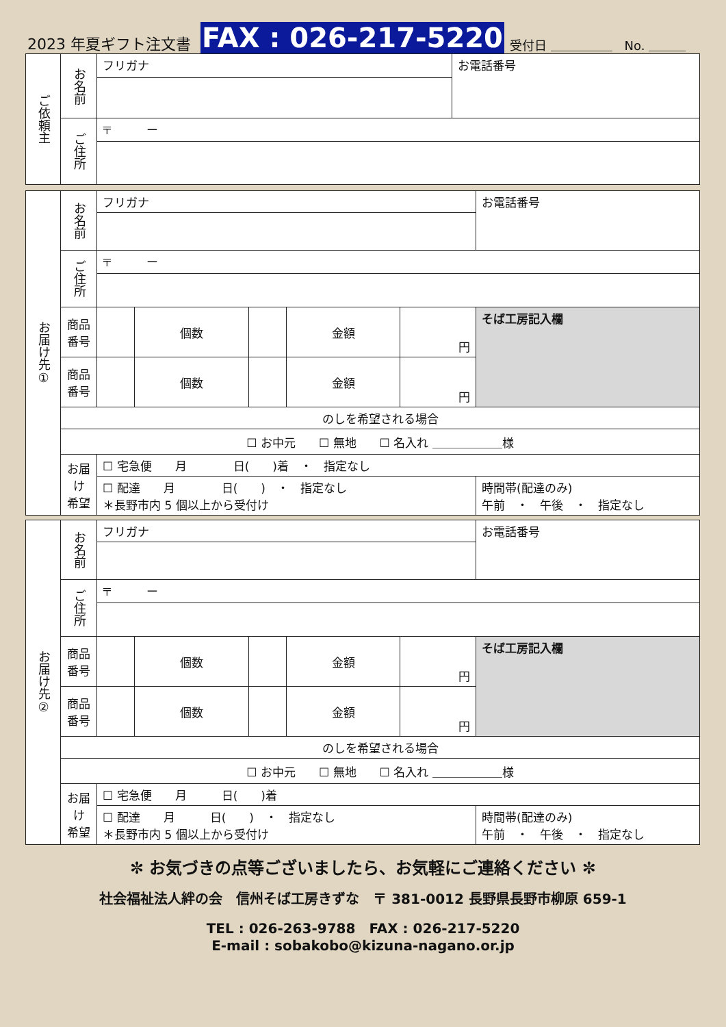2023 年夏ギフト注文書 FAX : 026-217-5220 受付日 ＿＿＿＿＿　No. ＿＿＿
| ご依頼主 | お名前 | フリガナ | お電話番号 |
| | ご住所 | 〒 ー | |
| お届け先① | お名前 | フリガナ | | | | | お電話番号 |
| | ご住所 | 〒 ー | | | | | |
| | 商品 番号 | | 個数 | | 金額 | 円 | そば工房記入欄 |
| | 商品 番号 | | 個数 | | 金額 | 円 | |
| | のしを希望される場合 | | | | | | |
| | ☐ お中元 ☐ 無地 ☐ 名入れ ＿＿＿＿＿＿様 | | | | | | |
| | お届け 希望 | ☐ 宅急便 月 日( )着 ・ 指定なし | | | | | |
| | | ☐ 配達 月 日( ) ・ 指定なし ＊長野市内 5 個以上から受付け | | | | | 時間帯(配達のみ) 午前 ・ 午後 ・ 指定なし |
| お届け先② | お名前 | フリガナ | | | | | お電話番号 |
| | ご住所 | 〒 ー | | | | | |
| | 商品 番号 | | 個数 | | 金額 | 円 | そば工房記入欄 |
| | 商品 番号 | | 個数 | | 金額 | 円 | |
| | のしを希望される場合 | | | | | | |
| | ☐ お中元 ☐ 無地 ☐ 名入れ ＿＿＿＿＿＿様 | | | | | | |
| | お届け 希望 | ☐ 宅急便 月 日( )着 | | | | | |
| | | ☐ 配達 月 日( ) ・ 指定なし ＊長野市内 5 個以上から受付け | | | | | 時間帯(配達のみ) 午前 ・ 午後 ・ 指定なし |
✼ お気づきの点等ございましたら、お気軽にご連絡ください ✼
社会福祉法人絆の会　信州そば工房きずな　〒 381-0012 長野県長野市柳原 659-1
TEL : 026-263-9788　FAX : 026-217-5220
E-mail : sobakobo@kizuna-nagano.or.jp